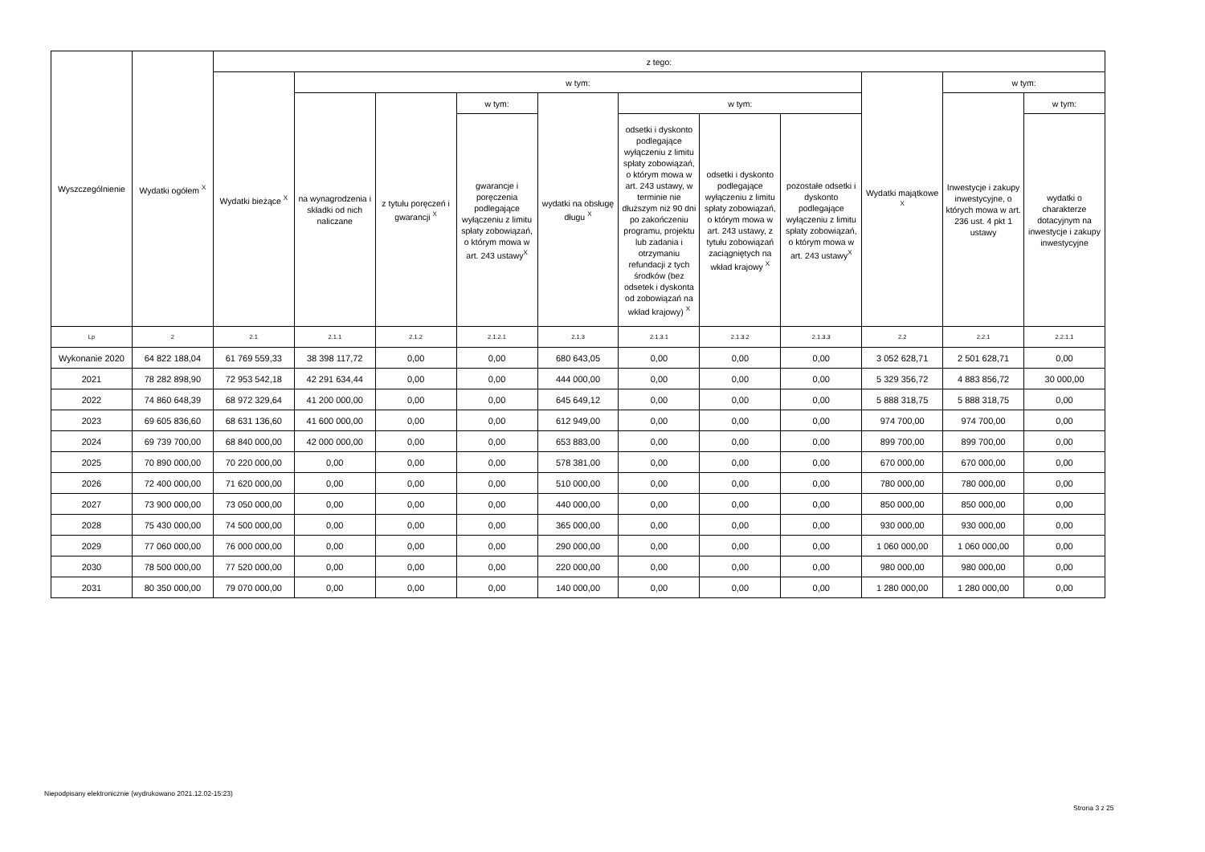| Wyszczególnienie | Wydatki ogółem <sup>X</sup> | z tego: | | | | | | | | | | |
| --- | --- | --- | --- | --- | --- | --- | --- | --- | --- | --- | --- | --- |
| | | Wydatki bieżące <sup>X</sup> | w tym: | | | | | | | Wydatki majątkowe <sup>X</sup> | w tym: | |
| | | | na wynagrodzenia i składki od nich naliczane | z tytułu poręczeń i gwarancji <sup>X</sup> | w tym: | wydatki na obsługę długu <sup>X</sup> | w tym: | | | | Inwestycje i zakupy inwestycyjne, o których mowa w art. 236 ust. 4 pkt 1 ustawy | w tym: |
| | | | | | gwarancje i poręczenia podlegające wyłączeniu z limitu spłaty zobowiązań, o którym mowa w art. 243 ustawy<sup>X</sup> | | odsetki i dyskonto podlegające wyłączeniu z limitu spłaty zobowiązań, o którym mowa w art. 243 ustawy, w terminie nie dłuższym niż 90 dni po zakończeniu programu, projektu lub zadania i otrzymaniu refundacji z tych środków (bez odsetek i dyskonta od zobowiązań na wkład krajowy) <sup>X</sup> | odsetki i dyskonto podlegające wyłączeniu z limitu spłaty zobowiązań, o którym mowa w art. 243 ustawy, z tytułu zobowiązań zaciągniętych na wkład krajowy <sup>X</sup> | pozostałe odsetki i dyskonto podlegające wyłączeniu z limitu spłaty zobowiązań, o którym mowa w art. 243 ustawy<sup>X</sup> | | | wydatki o charakterze dotacyjnym na inwestycje i zakupy inwestycyjne |
| Lp | 2 | 2.1 | 2.1.1 | 2.1.2 | 2.1.2.1 | 2.1.3 | 2.1.3.1 | 2.1.3.2 | 2.1.3.3 | 2.2 | 2.2.1 | 2.2.1.1 |
| Wykonanie 2020 | 64 822 188,04 | 61 769 559,33 | 38 398 117,72 | 0,00 | 0,00 | 680 643,05 | 0,00 | 0,00 | 0,00 | 3 052 628,71 | 2 501 628,71 | 0,00 |
| 2021 | 78 282 898,90 | 72 953 542,18 | 42 291 634,44 | 0,00 | 0,00 | 444 000,00 | 0,00 | 0,00 | 0,00 | 5 329 356,72 | 4 883 856,72 | 30 000,00 |
| 2022 | 74 860 648,39 | 68 972 329,64 | 41 200 000,00 | 0,00 | 0,00 | 645 649,12 | 0,00 | 0,00 | 0,00 | 5 888 318,75 | 5 888 318,75 | 0,00 |
| 2023 | 69 605 836,60 | 68 631 136,60 | 41 600 000,00 | 0,00 | 0,00 | 612 949,00 | 0,00 | 0,00 | 0,00 | 974 700,00 | 974 700,00 | 0,00 |
| 2024 | 69 739 700,00 | 68 840 000,00 | 42 000 000,00 | 0,00 | 0,00 | 653 883,00 | 0,00 | 0,00 | 0,00 | 899 700,00 | 899 700,00 | 0,00 |
| 2025 | 70 890 000,00 | 70 220 000,00 | 0,00 | 0,00 | 0,00 | 578 381,00 | 0,00 | 0,00 | 0,00 | 670 000,00 | 670 000,00 | 0,00 |
| 2026 | 72 400 000,00 | 71 620 000,00 | 0,00 | 0,00 | 0,00 | 510 000,00 | 0,00 | 0,00 | 0,00 | 780 000,00 | 780 000,00 | 0,00 |
| 2027 | 73 900 000,00 | 73 050 000,00 | 0,00 | 0,00 | 0,00 | 440 000,00 | 0,00 | 0,00 | 0,00 | 850 000,00 | 850 000,00 | 0,00 |
| 2028 | 75 430 000,00 | 74 500 000,00 | 0,00 | 0,00 | 0,00 | 365 000,00 | 0,00 | 0,00 | 0,00 | 930 000,00 | 930 000,00 | 0,00 |
| 2029 | 77 060 000,00 | 76 000 000,00 | 0,00 | 0,00 | 0,00 | 290 000,00 | 0,00 | 0,00 | 0,00 | 1 060 000,00 | 1 060 000,00 | 0,00 |
| 2030 | 78 500 000,00 | 77 520 000,00 | 0,00 | 0,00 | 0,00 | 220 000,00 | 0,00 | 0,00 | 0,00 | 980 000,00 | 980 000,00 | 0,00 |
| 2031 | 80 350 000,00 | 79 070 000,00 | 0,00 | 0,00 | 0,00 | 140 000,00 | 0,00 | 0,00 | 0,00 | 1 280 000,00 | 1 280 000,00 | 0,00 |
Niepodpisany elektronicznie (wydrukowano 2021.12.02-15:23)
Strona 3 z 25